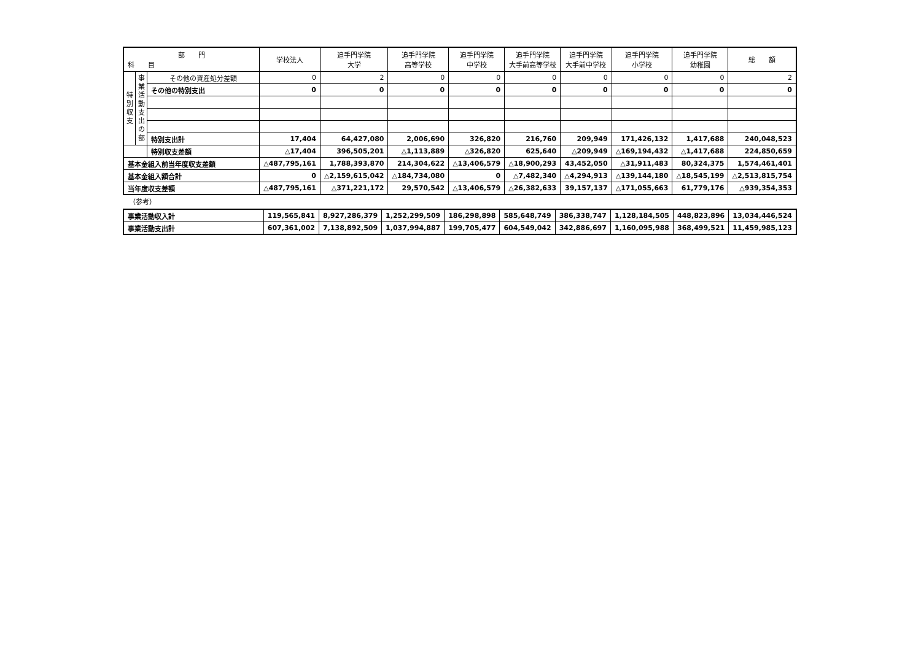| 部 門 科 目 | | | 学校法人 | 追手門学院 大学 | 追手門学院 高等学校 | 追手門学院 中学校 | 追手門学院 大手前高等学校 | 追手門学院 大手前中学校 | 追手門学院 小学校 | 追手門学院 幼稚園 | 総 額 |
| --- | --- | --- | --- | --- | --- | --- | --- | --- | --- | --- | --- |
| 特 別 収 支 | 事 業 活 動 支 出 の 部 | その他の資産処分差額 | 0 | 2 | 0 | 0 | 0 | 0 | 0 | 0 | 2 |
| | | その他の特別支出 | 0 | 0 | 0 | 0 | 0 | 0 | 0 | 0 | 0 |
| | | 特別支出計 | 17,404 | 64,427,080 | 2,006,690 | 326,820 | 216,760 | 209,949 | 171,426,132 | 1,417,688 | 240,048,523 |
| | | 特別収支差額 | △17,404 | 396,505,201 | △1,113,889 | △326,820 | 625,640 | △209,949 | △169,194,432 | △1,417,688 | 224,850,659 |
| 基本金組入前当年度収支差額 | | | △487,795,161 | 1,788,393,870 | 214,304,622 | △13,406,579 | △18,900,293 | 43,452,050 | △31,911,483 | 80,324,375 | 1,574,461,401 |
| 基本金組入額合計 | | | 0 | △2,159,615,042 | △184,734,080 | 0 | △7,482,340 | △4,294,913 | △139,144,180 | △18,545,199 | △2,513,815,754 |
| 当年度収支差額 | | | △487,795,161 | △371,221,172 | 29,570,542 | △13,406,579 | △26,382,633 | 39,157,137 | △171,055,663 | 61,779,176 | △939,354,353 |
（参考）
| 事業活動収入計 | 119,565,841 | 8,927,286,379 | 1,252,299,509 | 186,298,898 | 585,648,749 | 386,338,747 | 1,128,184,505 | 448,823,896 | 13,034,446,524 |
| 事業活動支出計 | 607,361,002 | 7,138,892,509 | 1,037,994,887 | 199,705,477 | 604,549,042 | 342,886,697 | 1,160,095,988 | 368,499,521 | 11,459,985,123 |